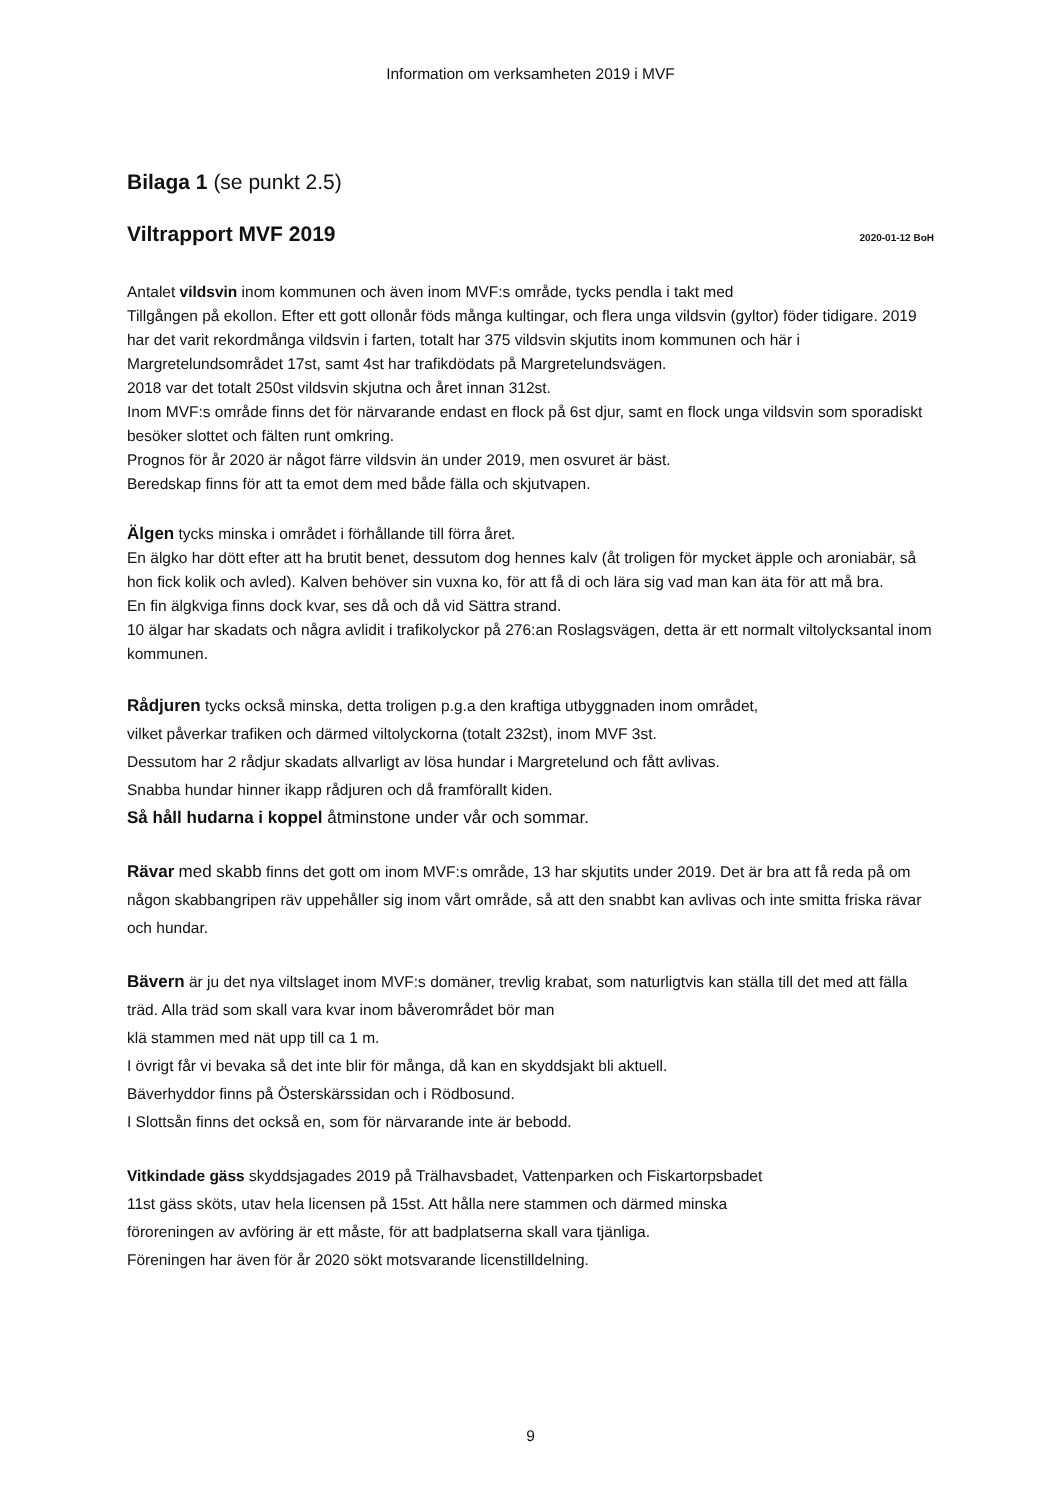Information om verksamheten 2019 i MVF
Bilaga 1 (se punkt 2.5)
Viltrapport MVF 2019 2020-01-12 BoH
Antalet vildsvin inom kommunen och även inom MVF:s område, tycks pendla i takt med
Tillgången på ekollon. Efter ett gott ollonår föds många kultingar, och flera unga vildsvin (gyltor) föder tidigare. 2019 har det varit rekordmånga vildsvin i farten, totalt har 375 vildsvin skjutits inom kommunen och här i Margretelundsområdet 17st, samt 4st har trafikdödats på Margretelundsvägen.
2018 var det totalt 250st vildsvin skjutna och året innan 312st.
Inom MVF:s område finns det för närvarande endast en flock på 6st djur, samt en flock unga vildsvin som sporadiskt besöker slottet och fälten runt omkring.
Prognos för år 2020 är något färre vildsvin än under 2019, men osvuret är bäst.
Beredskap finns för att ta emot dem med både fälla och skjutvapen.
Älgen tycks minska i området i förhållande till förra året.
En älgko har dött efter att ha brutit benet, dessutom dog hennes kalv (åt troligen för mycket äpple och aroniabär, så hon fick kolik och avled). Kalven behöver sin vuxna ko, för att få di och lära sig vad man kan äta för att må bra.
En fin älgkviga finns dock kvar, ses då och då vid Sättra strand.
10 älgar har skadats och några avlidit i trafikolyckor på 276:an Roslagsvägen, detta är ett normalt viltolycksantal inom kommunen.
Rådjuren tycks också minska, detta troligen p.g.a den kraftiga utbyggnaden inom området,
vilket påverkar trafiken och därmed viltolyckorna (totalt 232st), inom MVF 3st.
Dessutom har 2 rådjur skadats allvarligt av lösa hundar i Margretelund och fått avlivas.
Snabba hundar hinner ikapp rådjuren och då framförallt kiden.
Så håll hudarna i koppel åtminstone under vår och sommar.
Rävar med skabb finns det gott om inom MVF:s område, 13 har skjutits under 2019. Det är bra att få reda på om någon skabbangripen räv uppehåller sig inom vårt område, så att den snabbt kan avlivas och inte smitta friska rävar och hundar.
Bävern är ju det nya viltslaget inom MVF:s domäner, trevlig krabat, som naturligtvis kan ställa till det med att fälla träd. Alla träd som skall vara kvar inom båverområdet bör man
klä stammen med nät upp till ca 1 m.
I övrigt får vi bevaka så det inte blir för många, då kan en skyddsjakt bli aktuell.
Bäverhyddor finns på Österskärssidan och i Rödbosund.
I Slottsån finns det också en, som för närvarande inte är bebodd.
Vitkindade gäss skyddsjagades 2019 på Trälhavsbadet, Vattenparken och Fiskartorpsbadet
11st gäss sköts, utav hela licensen på 15st. Att hålla nere stammen och därmed minska
föroreningen av avföring är ett måste, för att badplatserna skall vara tjänliga.
Föreningen har även för år 2020 sökt motsvarande licenstilldelning.
9